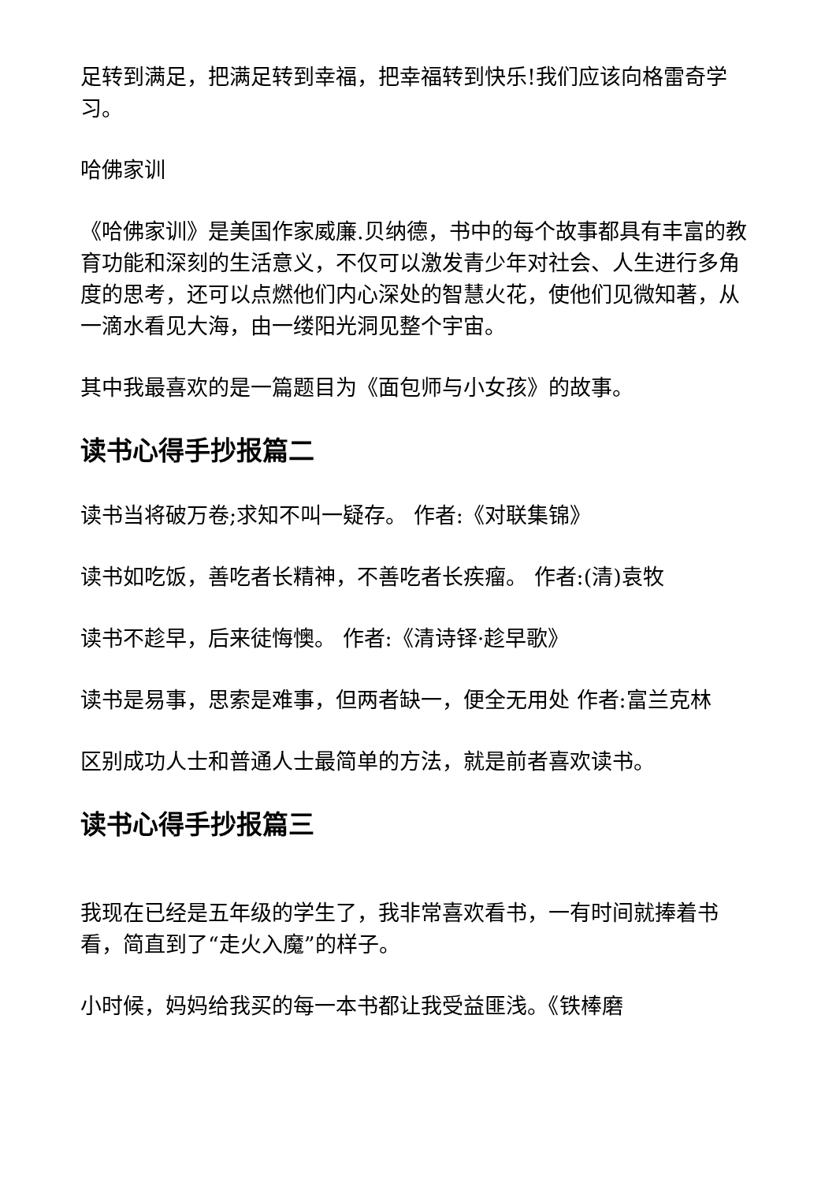足转到满足，把满足转到幸福，把幸福转到快乐!我们应该向格雷奇学习。
哈佛家训
《哈佛家训》是美国作家威廉.贝纳德，书中的每个故事都具有丰富的教育功能和深刻的生活意义，不仅可以激发青少年对社会、人生进行多角度的思考，还可以点燃他们内心深处的智慧火花，使他们见微知著，从一滴水看见大海，由一缕阳光洞见整个宇宙。
其中我最喜欢的是一篇题目为《面包师与小女孩》的故事。
读书心得手抄报篇二
读书当将破万卷;求知不叫一疑存。 作者:《对联集锦》
读书如吃饭，善吃者长精神，不善吃者长疾瘤。 作者:(清)袁牧
读书不趁早，后来徒悔懊。 作者:《清诗铎·趁早歌》
读书是易事，思索是难事，但两者缺一，便全无用处 作者:富兰克林
区别成功人士和普通人士最简单的方法，就是前者喜欢读书。
读书心得手抄报篇三
我现在已经是五年级的学生了，我非常喜欢看书，一有时间就捧着书看，简直到了“走火入魔”的样子。
小时候，妈妈给我买的每一本书都让我受益匪浅。《铁棒磨